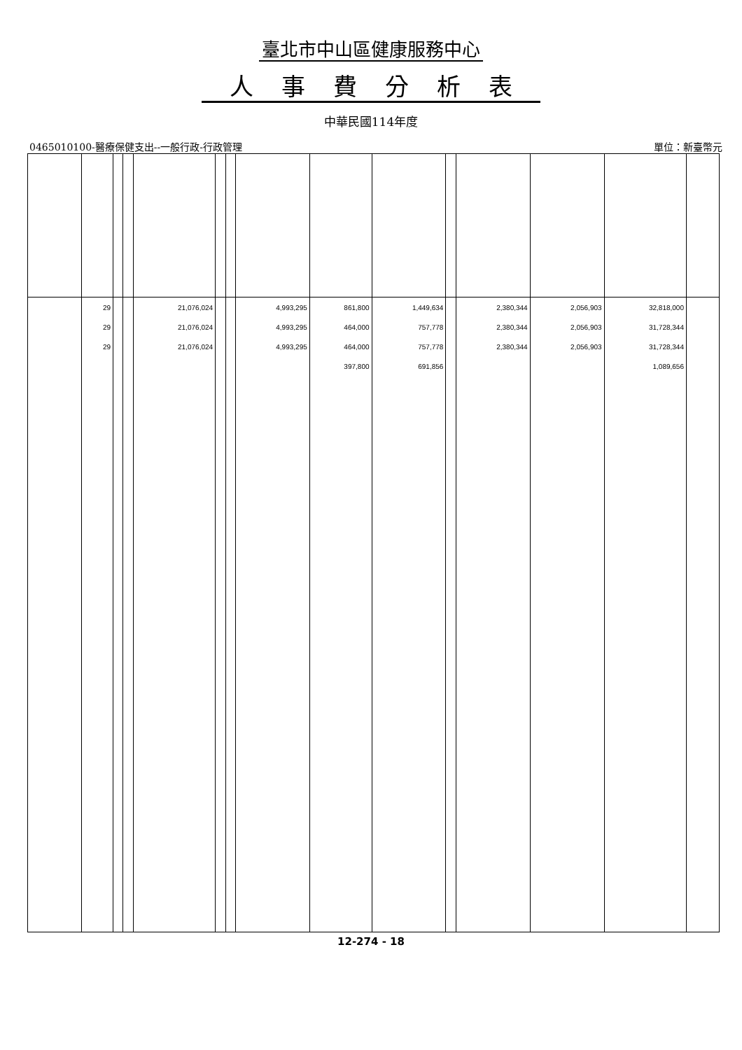臺北市中山區健康服務中心
人事費分析表
中華民國114年度
0465010100-醫療保健支出--一般行政-行政管理 單位：新臺幣元
| | 29 | | | 21,076,024 | | | 4,993,295 | 861,800 | 1,449,634 | | 2,380,344 | 2,056,903 | 32,818,000 | |
| | 29 | | | 21,076,024 | | | 4,993,295 | 464,000 | 757,778 | | 2,380,344 | 2,056,903 | 31,728,344 | |
| | 29 | | | 21,076,024 | | | 4,993,295 | 464,000 | 757,778 | | 2,380,344 | 2,056,903 | 31,728,344 | |
| | | | | | | | | 397,800 | 691,856 | | | | 1,089,656 | |
12-274 - 18